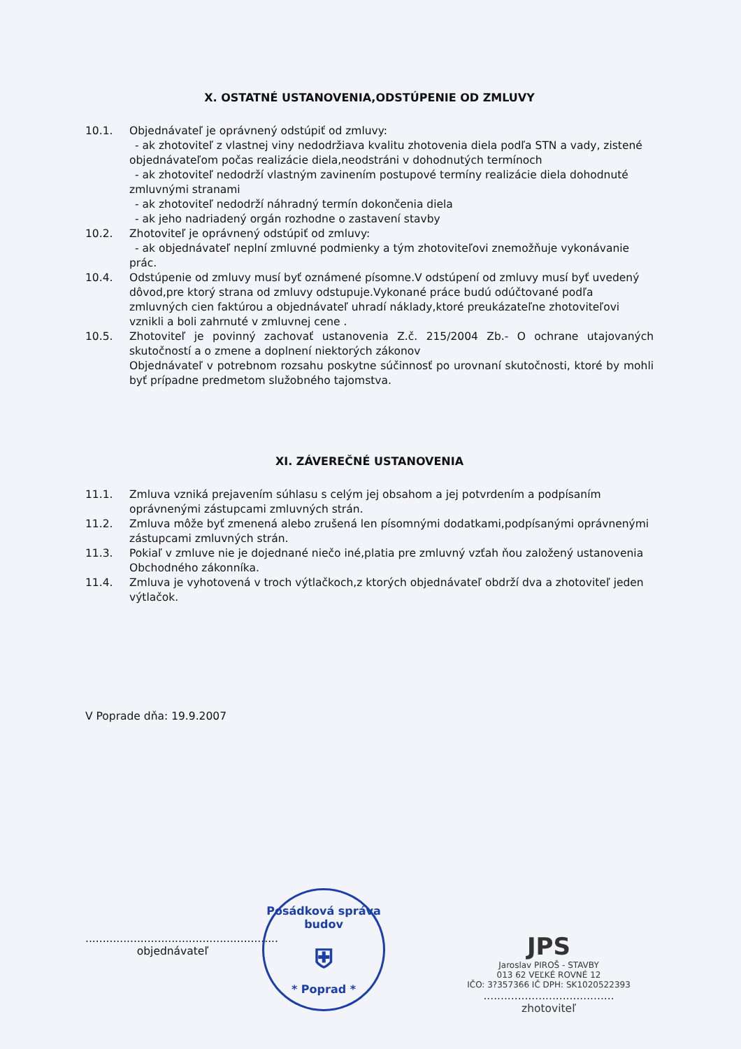X. OSTATNÉ USTANOVENIA,ODSTÚPENIE OD ZMLUVY
10.1. Objednávateľ je oprávnený odstúpiť od zmluvy:
- ak zhotoviteľ z vlastnej viny nedodržiava kvalitu zhotovenia diela podľa STN a vady, zistené objednávateľom počas realizácie diela,neodstráni v dohodnutých termínoch
- ak zhotoviteľ nedodrží vlastným zavinením postupové termíny realizácie diela dohodnuté zmluvnými stranami
- ak zhotoviteľ nedodrží náhradný termín dokončenia diela
- ak jeho nadriadený orgán rozhodne o zastavení stavby
10.2. Zhotoviteľ je oprávnený odstúpiť od zmluvy:
- ak objednávateľ neplní zmluvné podmienky a tým zhotoviteľovi znemožňuje vykonávanie prác.
10.4. Odstúpenie od zmluvy musí byť oznámené písomne.V odstúpení od zmluvy musí byť uvedený dôvod,pre ktorý strana od zmluvy odstupuje.Vykonané práce budú odúčtované podľa zmluvných cien faktúrou a objednávateľ uhradí náklady,ktoré preukázateľne zhotoviteľovi vznikli a boli zahrnuté v zmluvnej cene .
10.5. Zhotoviteľ je povinný zachovať ustanovenia Z.č. 215/2004 Zb.- O ochrane utajovaných skutočností a o zmene a doplnení niektorých zákonov
Objednávateľ v potrebnom rozsahu poskytne súčinnosť po urovnaní skutočnosti, ktoré by mohli byť prípadne predmetom služobného tajomstva.
XI. ZÁVEREČNÉ USTANOVENIA
11.1. Zmluva vzniká prejavením súhlasu s celým jej obsahom a jej potvrdením a podpísaním oprávnenými zástupcami zmluvných strán.
11.2. Zmluva môže byť zmenená alebo zrušená len písomnými dodatkami,podpísanými oprávnenými zástupcami zmluvných strán.
11.3. Pokiaľ v zmluve nie je dojednané niečo iné,platia pre zmluvný vzťah ňou založený ustanovenia Obchodného zákonníka.
11.4. Zmluva je vyhotovená v troch výtlačkoch,z ktorých objednávateľ obdrží dva a zhotoviteľ jeden výtlačok.
V Poprade dňa: 19.9.2007
........................................................
objednávateľ
JPS
Jaroslav PIROŠ - STAVBY
013 62 VEĽKÉ ROVNÉ 12
IČO: 3?357366 IČ DPH: SK1020522393
......................................
zhotoviteľ
Posádková správa budov
⛨
* Poprad *